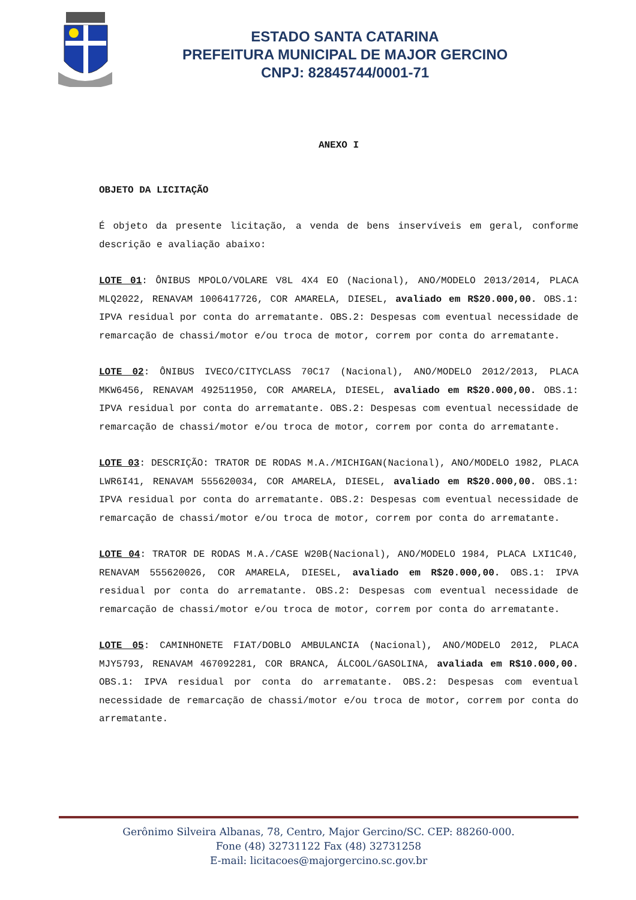ESTADO SANTA CATARINA
PREFEITURA MUNICIPAL DE MAJOR GERCINO
CNPJ: 82845744/0001-71
ANEXO I
OBJETO DA LICITAÇÃO
É objeto da presente licitação, a venda de bens inservíveis em geral, conforme descrição e avaliação abaixo:
LOTE 01: ÔNIBUS MPOLO/VOLARE V8L 4X4 EO (Nacional), ANO/MODELO 2013/2014, PLACA MLQ2022, RENAVAM 1006417726, COR AMARELA, DIESEL, avaliado em R$20.000,00. OBS.1: IPVA residual por conta do arrematante. OBS.2: Despesas com eventual necessidade de remarcação de chassi/motor e/ou troca de motor, correm por conta do arrematante.
LOTE 02: ÔNIBUS IVECO/CITYCLASS 70C17 (Nacional), ANO/MODELO 2012/2013, PLACA MKW6456, RENAVAM 492511950, COR AMARELA, DIESEL, avaliado em R$20.000,00. OBS.1: IPVA residual por conta do arrematante. OBS.2: Despesas com eventual necessidade de remarcação de chassi/motor e/ou troca de motor, correm por conta do arrematante.
LOTE 03: DESCRIÇÃO: TRATOR DE RODAS M.A./MICHIGAN(Nacional), ANO/MODELO 1982, PLACA LWR6I41, RENAVAM 555620034, COR AMARELA, DIESEL, avaliado em R$20.000,00. OBS.1: IPVA residual por conta do arrematante. OBS.2: Despesas com eventual necessidade de remarcação de chassi/motor e/ou troca de motor, correm por conta do arrematante.
LOTE 04: TRATOR DE RODAS M.A./CASE W20B(Nacional), ANO/MODELO 1984, PLACA LXI1C40, RENAVAM 555620026, COR AMARELA, DIESEL, avaliado em R$20.000,00. OBS.1: IPVA residual por conta do arrematante. OBS.2: Despesas com eventual necessidade de remarcação de chassi/motor e/ou troca de motor, correm por conta do arrematante.
LOTE 05: CAMINHONETE FIAT/DOBLO AMBULANCIA (Nacional), ANO/MODELO 2012, PLACA MJY5793, RENAVAM 467092281, COR BRANCA, ÁLCOOL/GASOLINA, avaliada em R$10.000,00. OBS.1: IPVA residual por conta do arrematante. OBS.2: Despesas com eventual necessidade de remarcação de chassi/motor e/ou troca de motor, correm por conta do arrematante.
Gerônimo Silveira Albanas, 78, Centro, Major Gercino/SC. CEP: 88260-000.
Fone (48) 32731122 Fax (48) 32731258
E-mail: licitacoes@majorgercino.sc.gov.br